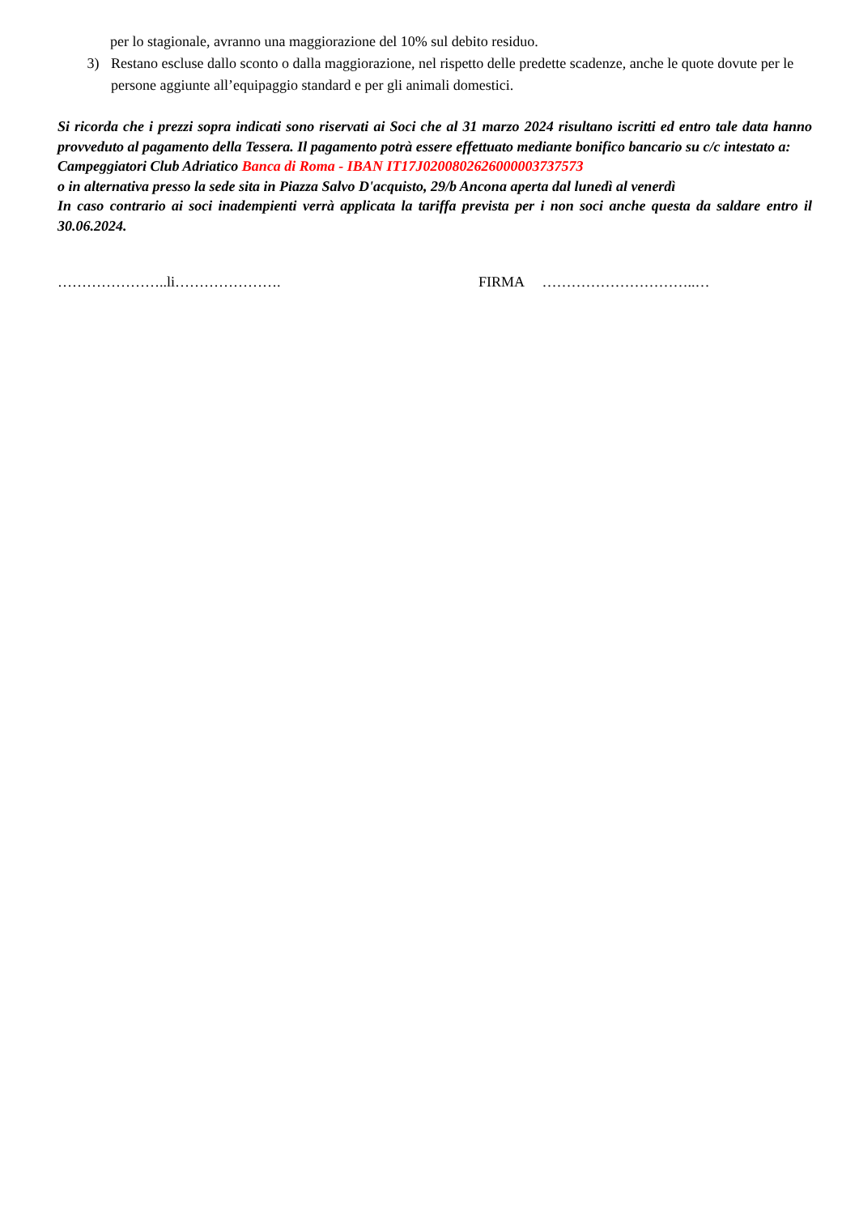per lo stagionale, avranno una maggiorazione del 10% sul debito residuo.
3) Restano escluse dallo sconto o dalla maggiorazione, nel rispetto delle predette scadenze, anche le quote dovute per le persone aggiunte all’equipaggio standard e per gli animali domestici.
Si ricorda che i prezzi sopra indicati sono riservati ai Soci che al 31 marzo 2024 risultano iscritti ed entro tale data hanno provveduto al pagamento della Tessera. Il pagamento potrà essere effettuato mediante bonifico bancario su c/c intestato a:
Campeggiatori Club Adriatico Banca di Roma - IBAN IT17J0200802626000003737573
o in alternativa presso la sede sita in Piazza Salvo D'acquisto, 29/b Ancona aperta dal lunedì al venerdì
In caso contrario ai soci inadempienti verrà applicata la tariffa prevista per i non soci anche questa da saldare entro il 30.06.2024.
…………………..li…………………. FIRMA …………………………..…